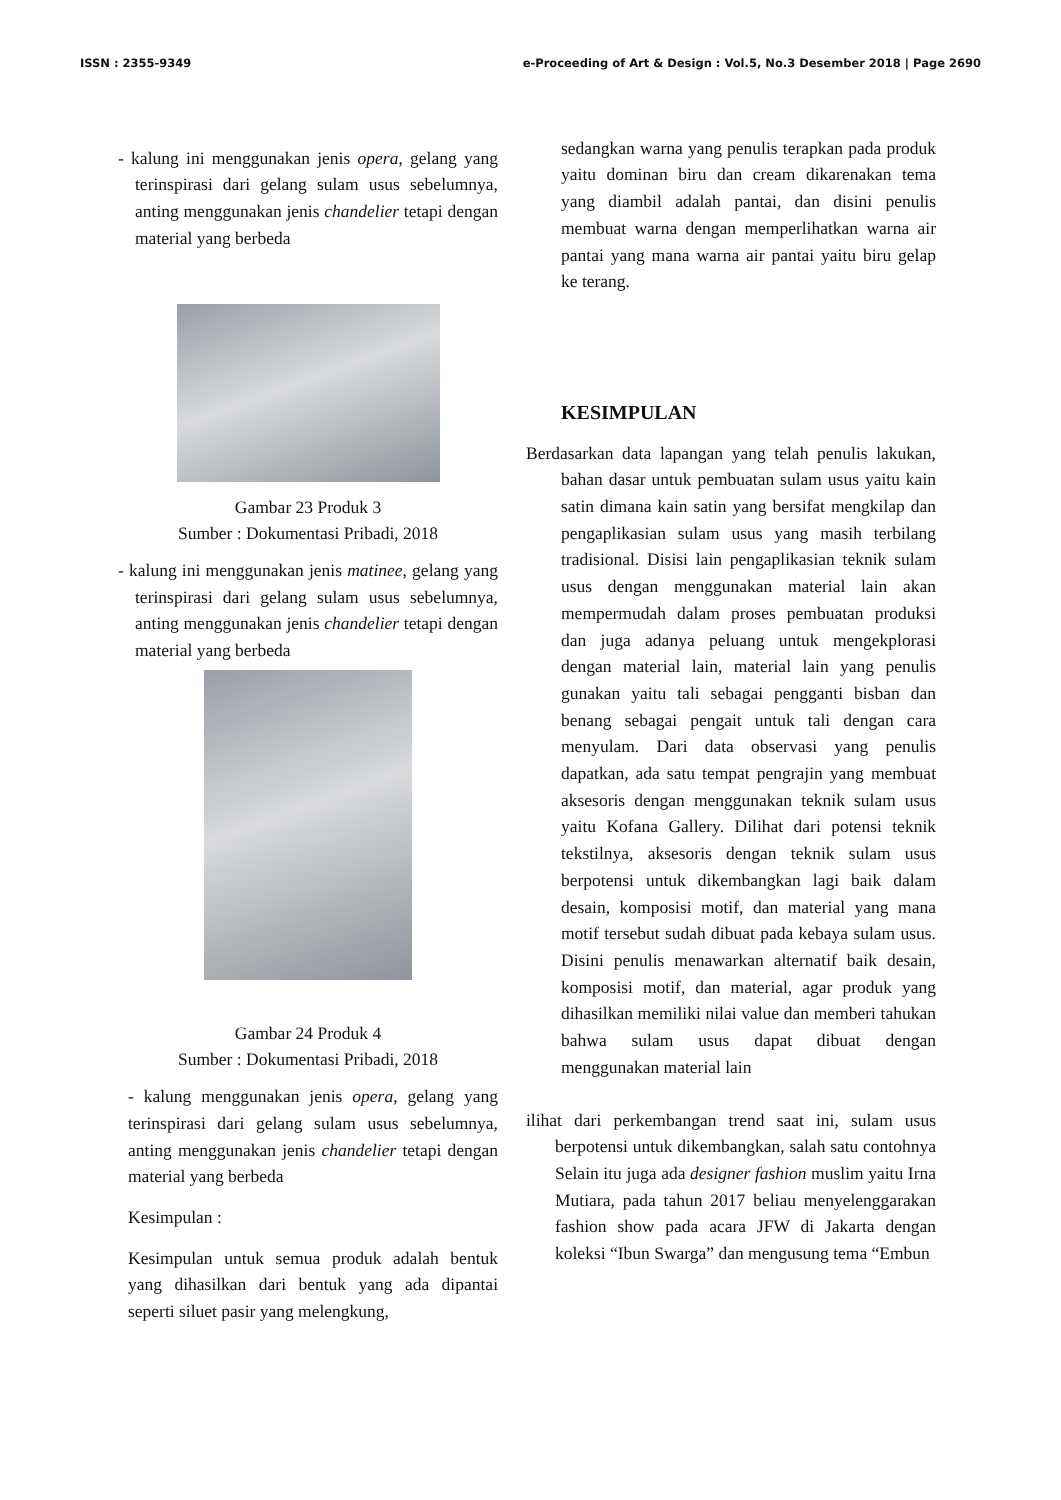ISSN : 2355-9349 e-Proceeding of Art & Design : Vol.5, No.3 Desember 2018 | Page 2690
- kalung ini menggunakan jenis opera, gelang yang terinspirasi dari gelang sulam usus sebelumnya, anting menggunakan jenis chandelier tetapi dengan material yang berbeda
Gambar 23 Produk 3
Sumber : Dokumentasi Pribadi, 2018
- kalung ini menggunakan jenis matinee, gelang yang terinspirasi dari gelang sulam usus sebelumnya, anting menggunakan jenis chandelier tetapi dengan material yang berbeda
Gambar 24 Produk 4
Sumber : Dokumentasi Pribadi, 2018
- kalung menggunakan jenis opera, gelang yang terinspirasi dari gelang sulam usus sebelumnya, anting menggunakan jenis chandelier tetapi dengan material yang berbeda
Kesimpulan :
Kesimpulan untuk semua produk adalah bentuk yang dihasilkan dari bentuk yang ada dipantai seperti siluet pasir yang melengkung,
sedangkan warna yang penulis terapkan pada produk yaitu dominan biru dan cream dikarenakan tema yang diambil adalah pantai, dan disini penulis membuat warna dengan memperlihatkan warna air pantai yang mana warna air pantai yaitu biru gelap ke terang.
KESIMPULAN
Berdasarkan data lapangan yang telah penulis lakukan, bahan dasar untuk pembuatan sulam usus yaitu kain satin dimana kain satin yang bersifat mengkilap dan pengaplikasian sulam usus yang masih terbilang tradisional. Disisi lain pengaplikasian teknik sulam usus dengan menggunakan material lain akan mempermudah dalam proses pembuatan produksi dan juga adanya peluang untuk mengekplorasi dengan material lain, material lain yang penulis gunakan yaitu tali sebagai pengganti bisban dan benang sebagai pengait untuk tali dengan cara menyulam. Dari data observasi yang penulis dapatkan, ada satu tempat pengrajin yang membuat aksesoris dengan menggunakan teknik sulam usus yaitu Kofana Gallery. Dilihat dari potensi teknik tekstilnya, aksesoris dengan teknik sulam usus berpotensi untuk dikembangkan lagi baik dalam desain, komposisi motif, dan material yang mana motif tersebut sudah dibuat pada kebaya sulam usus. Disini penulis menawarkan alternatif baik desain, komposisi motif, dan material, agar produk yang dihasilkan memiliki nilai value dan memberi tahukan bahwa sulam usus dapat dibuat dengan menggunakan material lain
ilihat dari perkembangan trend saat ini, sulam usus berpotensi untuk dikembangkan, salah satu contohnya Selain itu juga ada designer fashion muslim yaitu Irna Mutiara, pada tahun 2017 beliau menyelenggarakan fashion show pada acara JFW di Jakarta dengan koleksi “Ibun Swarga” dan mengusung tema “Embun